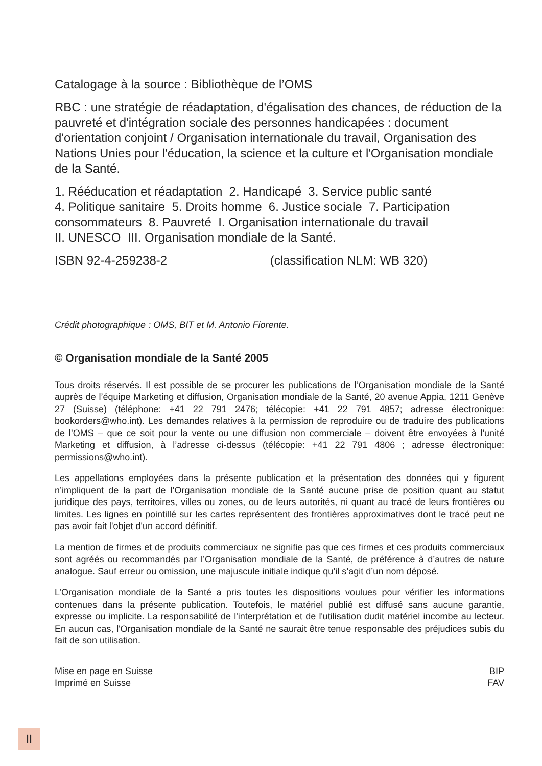Catalogage à la source : Bibliothèque de l’OMS
RBC : une stratégie de réadaptation, d'égalisation des chances, de réduction de la pauvreté et d'intégration sociale des personnes handicapées : document d'orientation conjoint / Organisation internationale du travail, Organisation des Nations Unies pour l'éducation, la science et la culture et l'Organisation mondiale de la Santé.
1. Rééducation et réadaptation 2. Handicapé 3. Service public santé
4. Politique sanitaire 5. Droits homme 6. Justice sociale 7. Participation consommateurs 8. Pauvreté I. Organisation internationale du travail
II. UNESCO III. Organisation mondiale de la Santé.
ISBN 92-4-259238-2 (classification NLM: WB 320)
Crédit photographique : OMS, BIT et M. Antonio Fiorente.
© Organisation mondiale de la Santé 2005
Tous droits réservés. Il est possible de se procurer les publications de l’Organisation mondiale de la Santé auprès de l’équipe Marketing et diffusion, Organisation mondiale de la Santé, 20 avenue Appia, 1211 Genève 27 (Suisse) (téléphone: +41 22 791 2476; télécopie: +41 22 791 4857; adresse électronique: bookorders@who.int). Les demandes relatives à la permission de reproduire ou de traduire des publications de l’OMS – que ce soit pour la vente ou une diffusion non commerciale – doivent être envoyées à l'unité Marketing et diffusion, à l’adresse ci-dessus (télécopie: +41 22 791 4806 ; adresse électronique: permissions@who.int).
Les appellations employées dans la présente publication et la présentation des données qui y figurent n’impliquent de la part de l’Organisation mondiale de la Santé aucune prise de position quant au statut juridique des pays, territoires, villes ou zones, ou de leurs autorités, ni quant au tracé de leurs frontières ou limites. Les lignes en pointillé sur les cartes représentent des frontières approximatives dont le tracé peut ne pas avoir fait l'objet d'un accord définitif.
La mention de firmes et de produits commerciaux ne signifie pas que ces firmes et ces produits commerciaux sont agréés ou recommandés par l’Organisation mondiale de la Santé, de préférence à d’autres de nature analogue. Sauf erreur ou omission, une majuscule initiale indique qu’il s’agit d’un nom déposé.
L’Organisation mondiale de la Santé a pris toutes les dispositions voulues pour vérifier les informations contenues dans la présente publication. Toutefois, le matériel publié est diffusé sans aucune garantie, expresse ou implicite. La responsabilité de l'interprétation et de l'utilisation dudit matériel incombe au lecteur. En aucun cas, l'Organisation mondiale de la Santé ne saurait être tenue responsable des préjudices subis du fait de son utilisation.
Mise en page en Suisse BIP
Imprimé en Suisse FAV
II